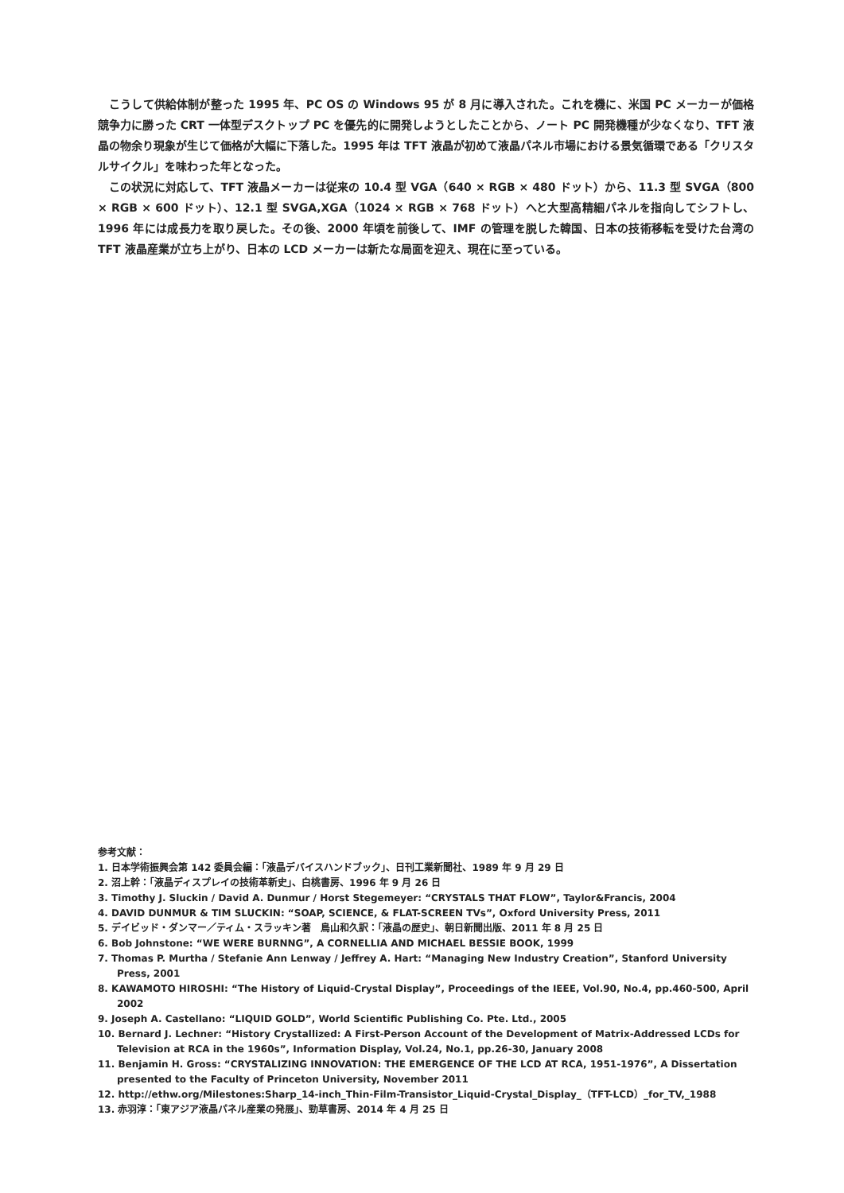こうして供給体制が整った 1995 年、PC OS の Windows 95 が 8 月に導入された。これを機に、米国 PC メーカーが価格競争力に勝った CRT 一体型デスクトップ PC を優先的に開発しようとしたことから、ノート PC 開発機種が少なくなり、TFT 液晶の物余り現象が生じて価格が大幅に下落した。1995 年は TFT 液晶が初めて液晶パネル市場における景気循環である「クリスタルサイクル」を味わった年となった。
この状況に対応して、TFT 液晶メーカーは従来の 10.4 型 VGA（640 × RGB × 480 ドット）から、11.3 型 SVGA（800 × RGB × 600 ドット）、12.1 型 SVGA,XGA（1024 × RGB × 768 ドット）へと大型高精細パネルを指向してシフトし、1996 年には成長力を取り戻した。その後、2000 年頃を前後して、IMF の管理を脱した韓国、日本の技術移転を受けた台湾の TFT 液晶産業が立ち上がり、日本の LCD メーカーは新たな局面を迎え、現在に至っている。
参考文献：
1. 日本学術振興会第 142 委員会編：「液晶デバイスハンドブック」、日刊工業新聞社、1989 年 9 月 29 日
2. 沼上幹：「液晶ディスプレイの技術革新史」、白桃書房、1996 年 9 月 26 日
3. Timothy J. Sluckin / David A. Dunmur / Horst Stegemeyer: “CRYSTALS THAT FLOW”, Taylor&Francis, 2004
4. DAVID DUNMUR & TIM SLUCKIN: “SOAP, SCIENCE, & FLAT-SCREEN TVs”, Oxford University Press, 2011
5. デイビッド・ダンマー／ティム・スラッキン著　鳥山和久訳：「液晶の歴史」、朝日新聞出版、2011 年 8 月 25 日
6. Bob Johnstone: “WE WERE BURNNG”, A CORNELLIA AND MICHAEL BESSIE BOOK, 1999
7. Thomas P. Murtha / Stefanie Ann Lenway / Jeffrey A. Hart: “Managing New Industry Creation”, Stanford University Press, 2001
8. KAWAMOTO HIROSHI: “The History of Liquid-Crystal Display”, Proceedings of the IEEE, Vol.90, No.4, pp.460-500, April 2002
9. Joseph A. Castellano: “LIQUID GOLD”, World Scientific Publishing Co. Pte. Ltd., 2005
10. Bernard J. Lechner: “History Crystallized: A First-Person Account of the Development of Matrix-Addressed LCDs for Television at RCA in the 1960s”, Information Display, Vol.24, No.1, pp.26-30, January 2008
11. Benjamin H. Gross: “CRYSTALIZING INNOVATION: THE EMERGENCE OF THE LCD AT RCA, 1951-1976”, A Dissertation presented to the Faculty of Princeton University, November 2011
12. http://ethw.org/Milestones:Sharp_14-inch_Thin-Film-Transistor_Liquid-Crystal_Display_（TFT-LCD）_for_TV,_1988
13. 赤羽淳：「東アジア液晶パネル産業の発展」、勁草書房、2014 年 4 月 25 日